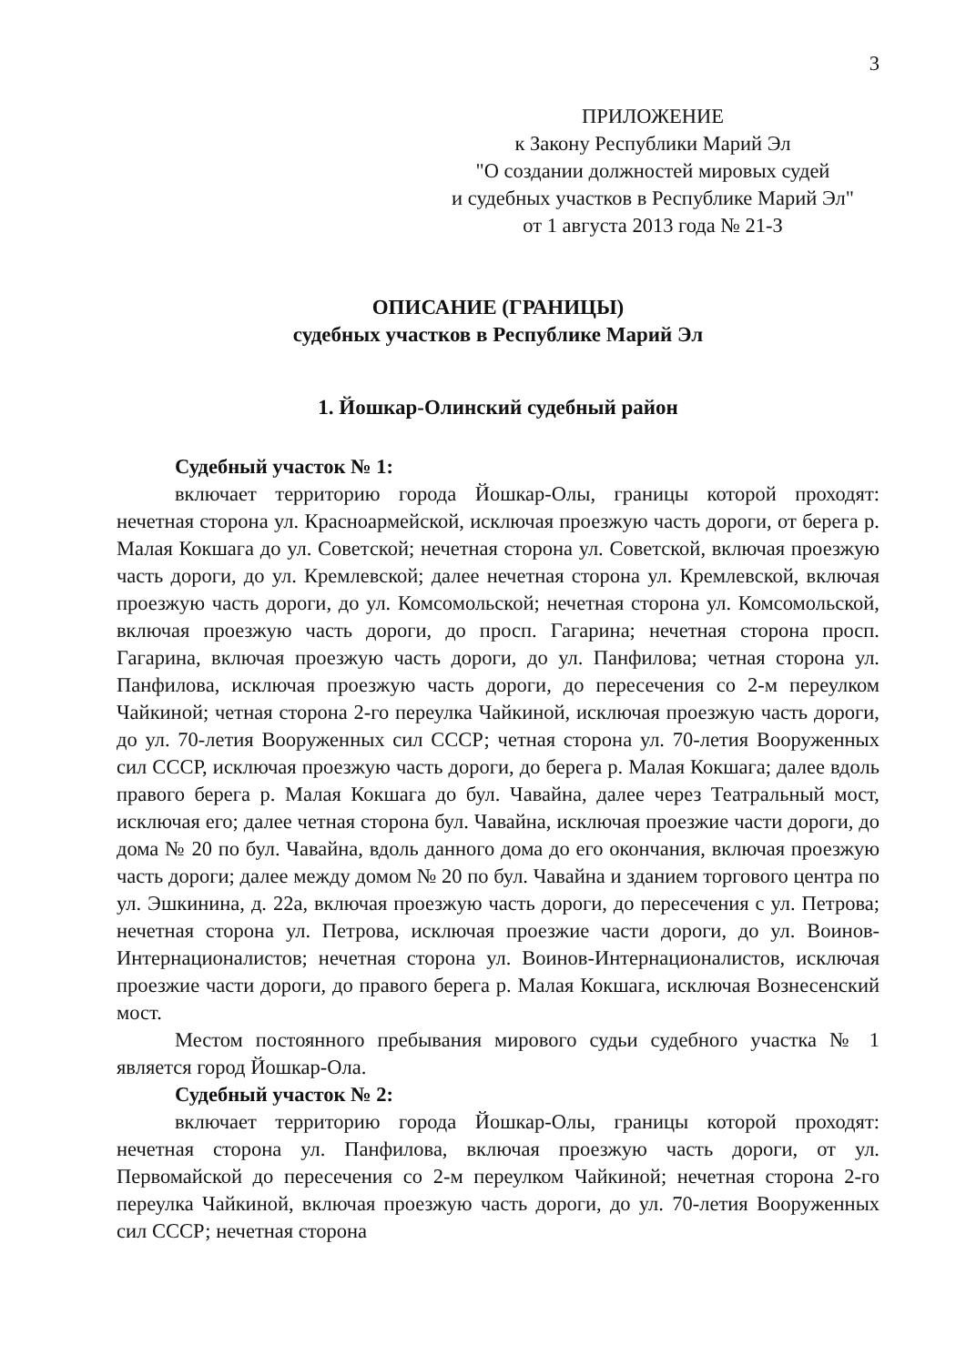3
ПРИЛОЖЕНИЕ
к Закону Республики Марий Эл
"О создании должностей мировых судей
и судебных участков в Республике Марий Эл"
от 1 августа 2013 года № 21-З
ОПИСАНИЕ (ГРАНИЦЫ)
судебных участков в Республике Марий Эл
1. Йошкар-Олинский судебный район
Судебный участок № 1:
включает территорию города Йошкар-Олы, границы которой проходят: нечетная сторона ул. Красноармейской, исключая проезжую часть дороги, от берега р. Малая Кокшага до ул. Советской; нечетная сторона ул. Советской, включая проезжую часть дороги, до ул. Кремлевской; далее нечетная сторона ул. Кремлевской, включая проезжую часть дороги, до ул. Комсомольской; нечетная сторона ул. Комсомольской, включая проезжую часть дороги, до просп. Гагарина; нечетная сторона просп. Гагарина, включая проезжую часть дороги, до ул. Панфилова; четная сторона ул. Панфилова, исключая проезжую часть дороги, до пересечения со 2-м переулком Чайкиной; четная сторона 2-го переулка Чайкиной, исключая проезжую часть дороги, до ул. 70-летия Вооруженных сил СССР; четная сторона ул. 70-летия Вооруженных сил СССР, исключая проезжую часть дороги, до берега р. Малая Кокшага; далее вдоль правого берега р. Малая Кокшага до бул. Чавайна, далее через Театральный мост, исключая его; далее четная сторона бул. Чавайна, исключая проезжие части дороги, до дома № 20 по бул. Чавайна, вдоль данного дома до его окончания, включая проезжую часть дороги; далее между домом № 20 по бул. Чавайна и зданием торгового центра по ул. Эшкинина, д. 22а, включая проезжую часть дороги, до пересечения с ул. Петрова; нечетная сторона ул. Петрова, исключая проезжие части дороги, до ул. Воинов-Интернационалистов; нечетная сторона ул. Воинов-Интернационалистов, исключая проезжие части дороги, до правого берега р. Малая Кокшага, исключая Вознесенский мост.
Местом постоянного пребывания мирового судьи судебного участка № 1 является город Йошкар-Ола.
Судебный участок № 2:
включает территорию города Йошкар-Олы, границы которой проходят: нечетная сторона ул. Панфилова, включая проезжую часть дороги, от ул. Первомайской до пересечения со 2-м переулком Чайкиной; нечетная сторона 2-го переулка Чайкиной, включая проезжую часть дороги, до ул. 70-летия Вооруженных сил СССР; нечетная сторона